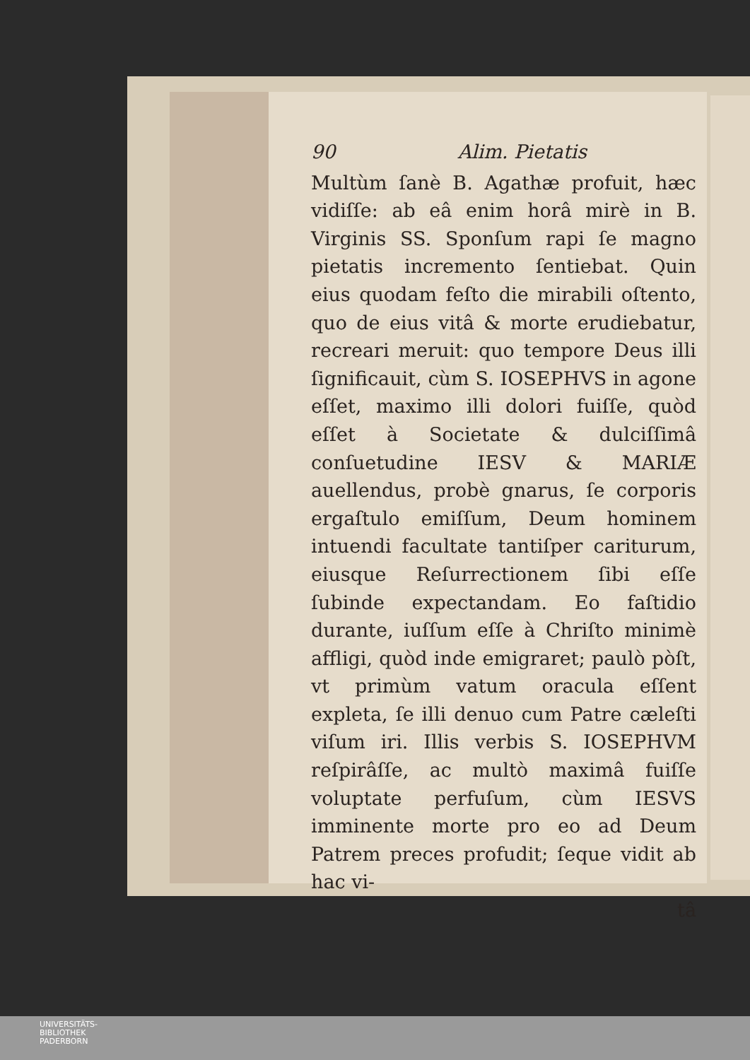90 Alim. Pietatis
Multùm ſanè B. Agathæ profuit, hæc vidiſſe: ab eâ enim horâ mirè in B. Virginis SS. Sponſum rapi ſe magno pietatis incremento ſentiebat. Quin eius quodam feſto die mirabili oſtento, quo de eius vitâ & morte erudiebatur, recreari meruit: quo tempore Deus illi ſignificauit, cùm S. IOSEPHVS in agone eſſet, maximo illi dolori fuiſſe, quòd eſſet à Societate & dulciſſimâ conſuetudine IESV & MARIÆ auellendus, probè gnarus, ſe corporis ergaſtulo emiſſum, Deum hominem intuendi facultate tantiſper cariturum, eiusque Reſurrectionem ſibi eſſe ſubinde expectandam. Eo faſtidio durante, iuſſum eſſe à Chriſto minimè affligi, quòd inde emigraret; paulò pòſt, vt primùm vatum oracula eſſent expleta, ſe illi denuo cum Patre cæleſti viſum iri. Illis verbis S. IOSEPHVM reſpirâſſe, ac multò maximâ fuiſſe voluptate perfuſum, cùm IESVS imminente morte pro eo ad Deum Patrem preces profudit; ſeque vidit ab hac vi-
tâ
UNIVERSITÄTS-
BIBLIOTHEK
PADERBORN